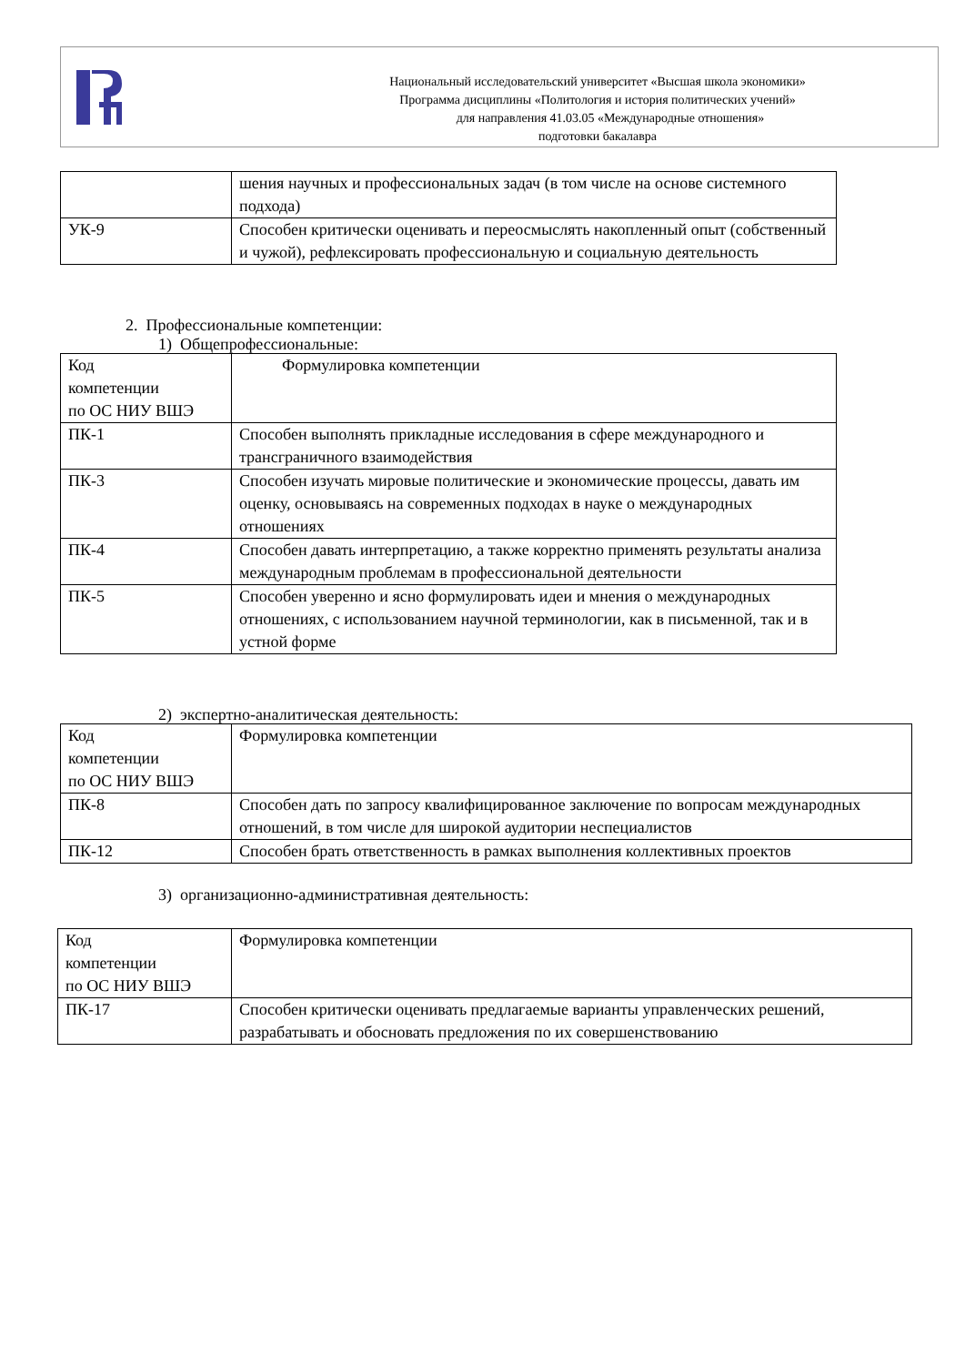Национальный исследовательский университет «Высшая школа экономики»
Программа дисциплины «Политология и история политических учений»
для направления 41.03.05 «Международные отношения»
подготовки бакалавра
| | шения научных и профессиональных задач (в том числе на основе системного подхода) |
| УК-9 | Способен критически оценивать и переосмыслять накопленный опыт (собственный и чужой), рефлексировать профессиональную и социальную деятельность |
2. Профессиональные компетенции:
1) Общепрофессиональные:
| Код компетенции по ОС НИУ ВШЭ | Формулировка компетенции |
| ПК-1 | Способен выполнять прикладные исследования в сфере международного и трансграничного взаимодействия |
| ПК-3 | Способен изучать мировые политические и экономические процессы, давать им оценку, основываясь на современных подходах в науке о международных отношениях |
| ПК-4 | Способен давать интерпретацию, а также корректно применять результаты анализа международным проблемам в профессиональной деятельности |
| ПК-5 | Способен уверенно и ясно формулировать идеи и мнения о международных отношениях, с использованием научной терминологии, как в письменной, так и в устной форме |
2) экспертно-аналитическая деятельность:
| Код компетенции по ОС НИУ ВШЭ | Формулировка компетенции |
| ПК-8 | Способен дать по запросу квалифицированное заключение по вопросам международных отношений, в том числе для широкой аудитории неспециалистов |
| ПК-12 | Способен брать ответственность в рамках выполнения коллективных проектов |
3) организационно-административная деятельность:
| Код компетенции по ОС НИУ ВШЭ | Формулировка компетенции |
| ПК-17 | Способен критически оценивать предлагаемые варианты управленческих решений, разрабатывать и обосновать предложения по их совершенствованию |